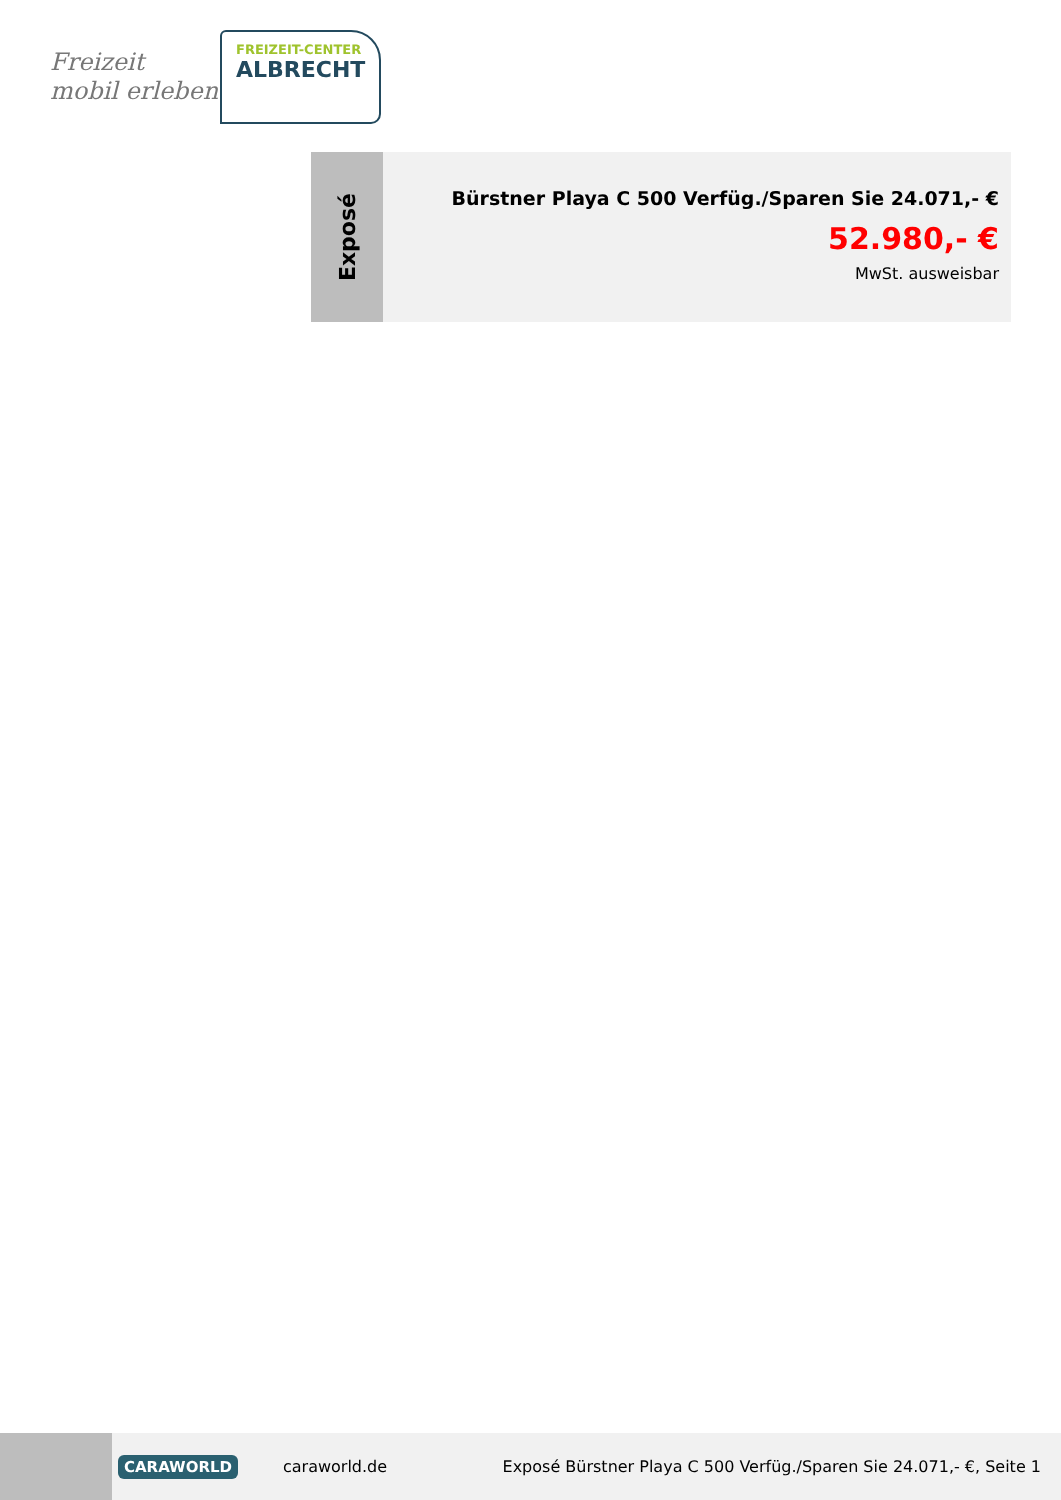Freizeit
mobil erleben
FREIZEIT-CENTER
ALBRECHT
Exposé
Bürstner Playa C 500 Verfüg./Sparen Sie 24.071,- €
52.980,- €
MwSt. ausweisbar
CARAWORLD caraworld.de Exposé Bürstner Playa C 500 Verfüg./Sparen Sie 24.071,- €, Seite 1